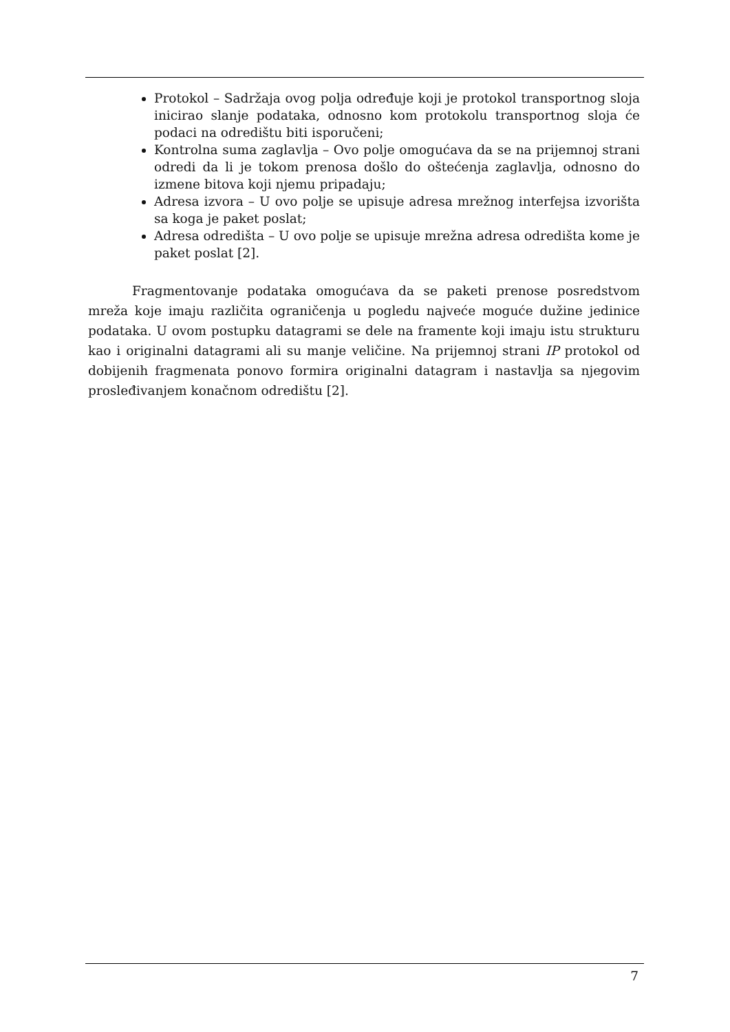Protokol – Sadržaja ovog polja određuje koji je protokol transportnog sloja inicirao slanje podataka, odnosno kom protokolu transportnog sloja će podaci na odredištu biti isporučeni;
Kontrolna suma zaglavlja – Ovo polje omogućava da se na prijemnoj strani odredi da li je tokom prenosa došlo do oštećenja zaglavlja, odnosno do izmene bitova koji njemu pripadaju;
Adresa izvora – U ovo polje se upisuje adresa mrežnog interfejsa izvorišta sa koga je paket poslat;
Adresa odredišta – U ovo polje se upisuje mrežna adresa odredišta kome je paket poslat [2].
Fragmentovanje podataka omogućava da se paketi prenose posredstvom mreža koje imaju različita ograničenja u pogledu najveće moguće dužine jedinice podataka. U ovom postupku datagrami se dele na framente koji imaju istu strukturu kao i originalni datagrami ali su manje veličine. Na prijemnoj strani IP protokol od dobijenih fragmenata ponovo formira originalni datagram i nastavlja sa njegovim prosleđivanjem konačnom odredištu [2].
7